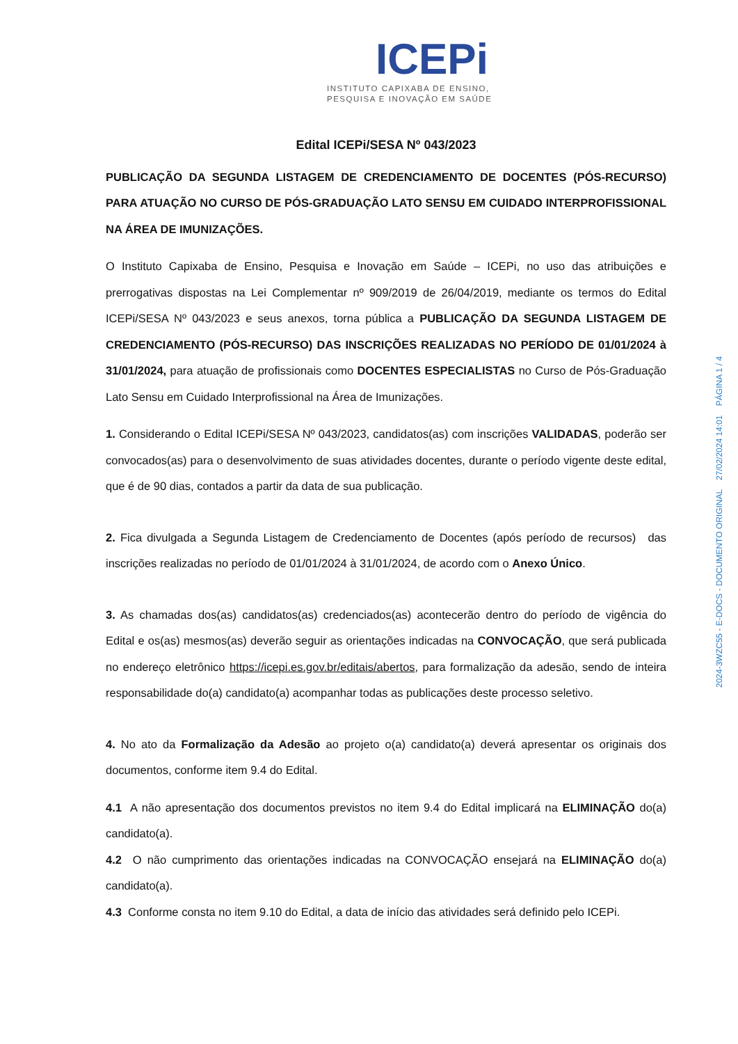ICEPi
INSTITUTO CAPIXABA DE ENSINO,
PESQUISA E INOVAÇÃO EM SAÚDE
Edital ICEPi/SESA Nº 043/2023
PUBLICAÇÃO DA SEGUNDA LISTAGEM DE CREDENCIAMENTO DE DOCENTES (PÓS-RECURSO) PARA ATUAÇÃO NO CURSO DE PÓS-GRADUAÇÃO LATO SENSU EM CUIDADO INTERPROFISSIONAL NA ÁREA DE IMUNIZAÇÕES.
O Instituto Capixaba de Ensino, Pesquisa e Inovação em Saúde – ICEPi, no uso das atribuições e prerrogativas dispostas na Lei Complementar nº 909/2019 de 26/04/2019, mediante os termos do Edital ICEPi/SESA Nº 043/2023 e seus anexos, torna pública a PUBLICAÇÃO DA SEGUNDA LISTAGEM DE CREDENCIAMENTO (PÓS-RECURSO) DAS INSCRIÇÕES REALIZADAS NO PERÍODO DE 01/01/2024 à 31/01/2024, para atuação de profissionais como DOCENTES ESPECIALISTAS no Curso de Pós-Graduação Lato Sensu em Cuidado Interprofissional na Área de Imunizações.
1. Considerando o Edital ICEPi/SESA Nº 043/2023, candidatos(as) com inscrições VALIDADAS, poderão ser convocados(as) para o desenvolvimento de suas atividades docentes, durante o período vigente deste edital, que é de 90 dias, contados a partir da data de sua publicação.
2. Fica divulgada a Segunda Listagem de Credenciamento de Docentes (após período de recursos) das inscrições realizadas no período de 01/01/2024 à 31/01/2024, de acordo com o Anexo Único.
3. As chamadas dos(as) candidatos(as) credenciados(as) acontecerão dentro do período de vigência do Edital e os(as) mesmos(as) deverão seguir as orientações indicadas na CONVOCAÇÃO, que será publicada no endereço eletrônico https://icepi.es.gov.br/editais/abertos, para formalização da adesão, sendo de inteira responsabilidade do(a) candidato(a) acompanhar todas as publicações deste processo seletivo.
4. No ato da Formalização da Adesão ao projeto o(a) candidato(a) deverá apresentar os originais dos documentos, conforme item 9.4 do Edital.
4.1 A não apresentação dos documentos previstos no item 9.4 do Edital implicará na ELIMINAÇÃO do(a) candidato(a).
4.2 O não cumprimento das orientações indicadas na CONVOCAÇÃO ensejará na ELIMINAÇÃO do(a) candidato(a).
4.3 Conforme consta no item 9.10 do Edital, a data de início das atividades será definido pelo ICEPi.
2024-3WZC55 - E-DOCS - DOCUMENTO ORIGINAL 27/02/2024 14:01 PÁGINA 1 / 4